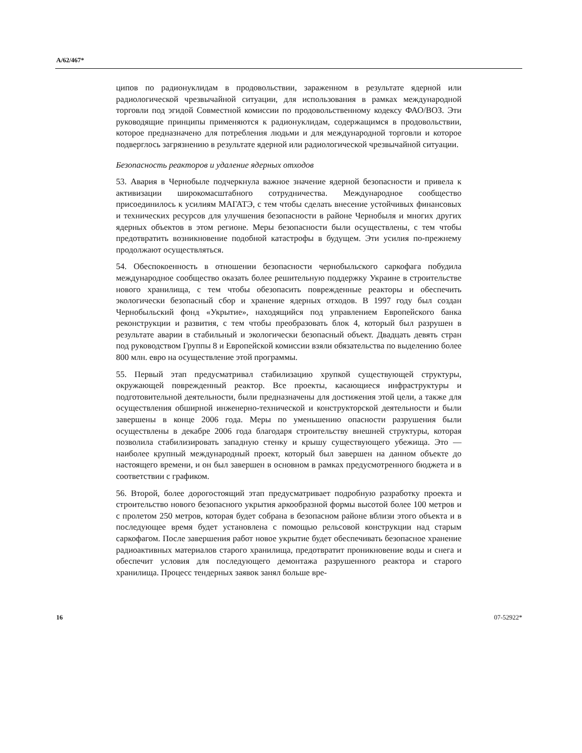A/62/467*
ципов по радионуклидам в продовольствии, зараженном в результате ядерной или радиологической чрезвычайной ситуации, для использования в рамках международной торговли под эгидой Совместной комиссии по продовольственному кодексу ФАО/ВОЗ. Эти руководящие принципы применяются к радионуклидам, содержащимся в продовольствии, которое предназначено для потребления людьми и для международной торговли и которое подверглось загрязнению в результате ядерной или радиологической чрезвычайной ситуации.
Безопасность реакторов и удаление ядерных отходов
53. Авария в Чернобыле подчеркнула важное значение ядерной безопасности и привела к активизации широкомасштабного сотрудничества. Международное сообщество присоединилось к усилиям МАГАТЭ, с тем чтобы сделать внесение устойчивых финансовых и технических ресурсов для улучшения безопасности в районе Чернобыля и многих других ядерных объектов в этом регионе. Меры безопасности были осуществлены, с тем чтобы предотвратить возникновение подобной катастрофы в будущем. Эти усилия по-прежнему продолжают осуществляться.
54. Обеспокоенность в отношении безопасности чернобыльского саркофага побудила международное сообщество оказать более решительную поддержку Украине в строительстве нового хранилища, с тем чтобы обезопасить поврежденные реакторы и обеспечить экологически безопасный сбор и хранение ядерных отходов. В 1997 году был создан Чернобыльский фонд «Укрытие», находящийся под управлением Европейского банка реконструкции и развития, с тем чтобы преобразовать блок 4, который был разрушен в результате аварии в стабильный и экологически безопасный объект. Двадцать девять стран под руководством Группы 8 и Европейской комиссии взяли обязательства по выделению более 800 млн. евро на осуществление этой программы.
55. Первый этап предусматривал стабилизацию хрупкой существующей структуры, окружающей поврежденный реактор. Все проекты, касающиеся инфраструктуры и подготовительной деятельности, были предназначены для достижения этой цели, а также для осуществления обширной инженерно-технической и конструкторской деятельности и были завершены в конце 2006 года. Меры по уменьшению опасности разрушения были осуществлены в декабре 2006 года благодаря строительству внешней структуры, которая позволила стабилизировать западную стенку и крышу существующего убежища. Это — наиболее крупный международный проект, который был завершен на данном объекте до настоящего времени, и он был завершен в основном в рамках предусмотренного бюджета и в соответствии с графиком.
56. Второй, более дорогостоящий этап предусматривает подробную разработку проекта и строительство нового безопасного укрытия аркообразной формы высотой более 100 метров и с пролетом 250 метров, которая будет собрана в безопасном районе вблизи этого объекта и в последующее время будет установлена с помощью рельсовой конструкции над старым саркофагом. После завершения работ новое укрытие будет обеспечивать безопасное хранение радиоактивных материалов старого хранилища, предотвратит проникновение воды и снега и обеспечит условия для последующего демонтажа разрушенного реактора и старого хранилища. Процесс тендерных заявок занял больше вре-
16 07-52922*